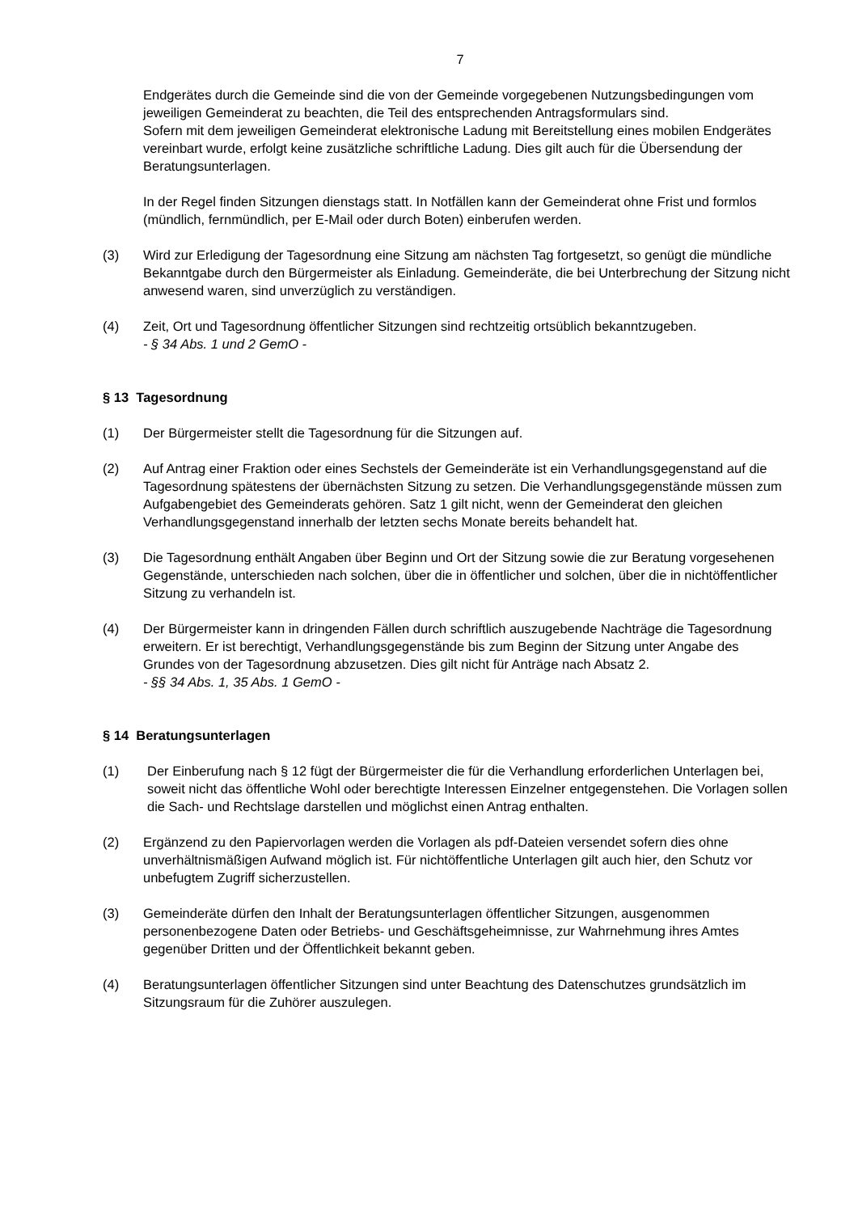7
Endgerätes durch die Gemeinde sind die von der Gemeinde vorgegebenen Nutzungsbedingungen vom jeweiligen Gemeinderat zu beachten, die Teil des entsprechenden Antragsformulars sind.
Sofern mit dem jeweiligen Gemeinderat elektronische Ladung mit Bereitstellung eines mobilen Endgerätes vereinbart wurde, erfolgt keine zusätzliche schriftliche Ladung. Dies gilt auch für die Übersendung der Beratungsunterlagen.
In der Regel finden Sitzungen dienstags statt. In Notfällen kann der Gemeinderat ohne Frist und formlos (mündlich, fernmündlich, per E-Mail oder durch Boten) einberufen werden.
(3) Wird zur Erledigung der Tagesordnung eine Sitzung am nächsten Tag fortgesetzt, so genügt die mündliche Bekanntgabe durch den Bürgermeister als Einladung. Gemeinderäte, die bei Unterbrechung der Sitzung nicht anwesend waren, sind unverzüglich zu verständigen.
(4) Zeit, Ort und Tagesordnung öffentlicher Sitzungen sind rechtzeitig ortsüblich bekanntzugeben.
- § 34 Abs. 1 und 2 GemO -
§ 13 Tagesordnung
(1) Der Bürgermeister stellt die Tagesordnung für die Sitzungen auf.
(2) Auf Antrag einer Fraktion oder eines Sechstels der Gemeinderäte ist ein Verhandlungsgegenstand auf die Tagesordnung spätestens der übernächsten Sitzung zu setzen. Die Verhandlungsgegenstände müssen zum Aufgabengebiet des Gemeinderats gehören. Satz 1 gilt nicht, wenn der Gemeinderat den gleichen Verhandlungsgegenstand innerhalb der letzten sechs Monate bereits behandelt hat.
(3) Die Tagesordnung enthält Angaben über Beginn und Ort der Sitzung sowie die zur Beratung vorgesehenen Gegenstände, unterschieden nach solchen, über die in öffentlicher und solchen, über die in nichtöffentlicher Sitzung zu verhandeln ist.
(4) Der Bürgermeister kann in dringenden Fällen durch schriftlich auszugebende Nachträge die Tagesordnung erweitern. Er ist berechtigt, Verhandlungsgegenstände bis zum Beginn der Sitzung unter Angabe des Grundes von der Tagesordnung abzusetzen. Dies gilt nicht für Anträge nach Absatz 2.
- §§ 34 Abs. 1, 35 Abs. 1 GemO -
§ 14 Beratungsunterlagen
(1) Der Einberufung nach § 12 fügt der Bürgermeister die für die Verhandlung erforderlichen Unterlagen bei, soweit nicht das öffentliche Wohl oder berechtigte Interessen Einzelner entgegenstehen. Die Vorlagen sollen die Sach- und Rechtslage darstellen und möglichst einen Antrag enthalten.
(2) Ergänzend zu den Papiervorlagen werden die Vorlagen als pdf-Dateien versendet sofern dies ohne unverhältnismäßigen Aufwand möglich ist. Für nichtöffentliche Unterlagen gilt auch hier, den Schutz vor unbefugtem Zugriff sicherzustellen.
(3) Gemeinderäte dürfen den Inhalt der Beratungsunterlagen öffentlicher Sitzungen, ausgenommen personenbezogene Daten oder Betriebs- und Geschäftsgeheimnisse, zur Wahrnehmung ihres Amtes gegenüber Dritten und der Öffentlichkeit bekannt geben.
(4) Beratungsunterlagen öffentlicher Sitzungen sind unter Beachtung des Datenschutzes grundsätzlich im Sitzungsraum für die Zuhörer auszulegen.